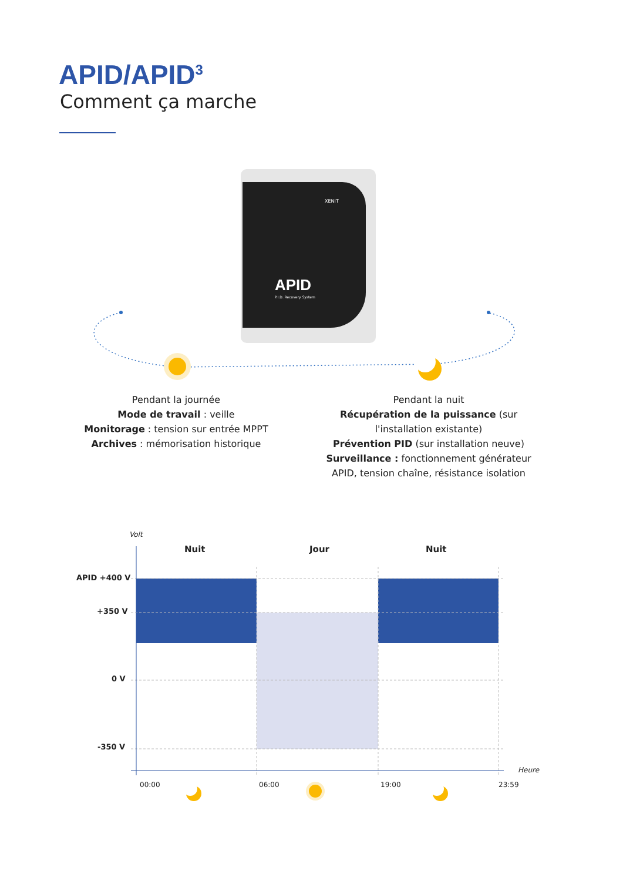APID/APID<sup>3</sup>
Comment ça marche
APID
P.I.D. Recovery System
XENIT
Pendant la journée
Mode de travail : veille
Monitorage : tension sur entrée MPPT
Archives : mémorisation historique
Pendant la nuit
Récupération de la puissance (sur l'installation existante)
Prévention PID (sur installation neuve)
Surveillance : fonctionnement générateur APID, tension chaîne, résistance isolation
Volt
Nuit Jour Nuit
APID +400 V
+350 V
0 V
-350 V
Heure
00:00 06:00 19:00 23:59